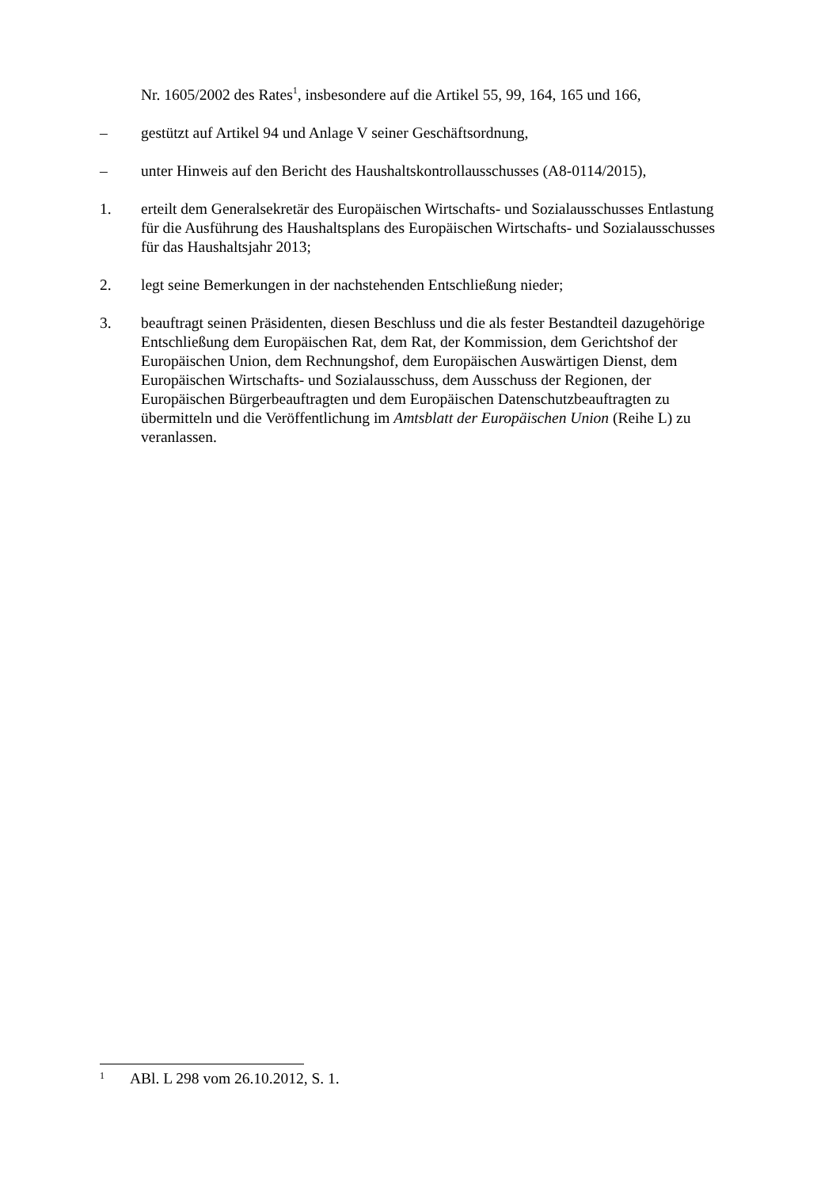Nr. 1605/2002 des Rates<sup>1</sup>, insbesondere auf die Artikel 55, 99, 164, 165 und 166,
– gestützt auf Artikel 94 und Anlage V seiner Geschäftsordnung,
– unter Hinweis auf den Bericht des Haushaltskontrollausschusses (A8-0114/2015),
1. erteilt dem Generalsekretär des Europäischen Wirtschafts- und Sozialausschusses Entlastung für die Ausführung des Haushaltsplans des Europäischen Wirtschafts- und Sozialausschusses für das Haushaltsjahr 2013;
2. legt seine Bemerkungen in der nachstehenden Entschließung nieder;
3. beauftragt seinen Präsidenten, diesen Beschluss und die als fester Bestandteil dazugehörige Entschließung dem Europäischen Rat, dem Rat, der Kommission, dem Gerichtshof der Europäischen Union, dem Rechnungshof, dem Europäischen Auswärtigen Dienst, dem Europäischen Wirtschafts- und Sozialausschuss, dem Ausschuss der Regionen, der Europäischen Bürgerbeauftragten und dem Europäischen Datenschutzbeauftragten zu übermitteln und die Veröffentlichung im Amtsblatt der Europäischen Union (Reihe L) zu veranlassen.
1
ABl. L 298 vom 26.10.2012, S. 1.